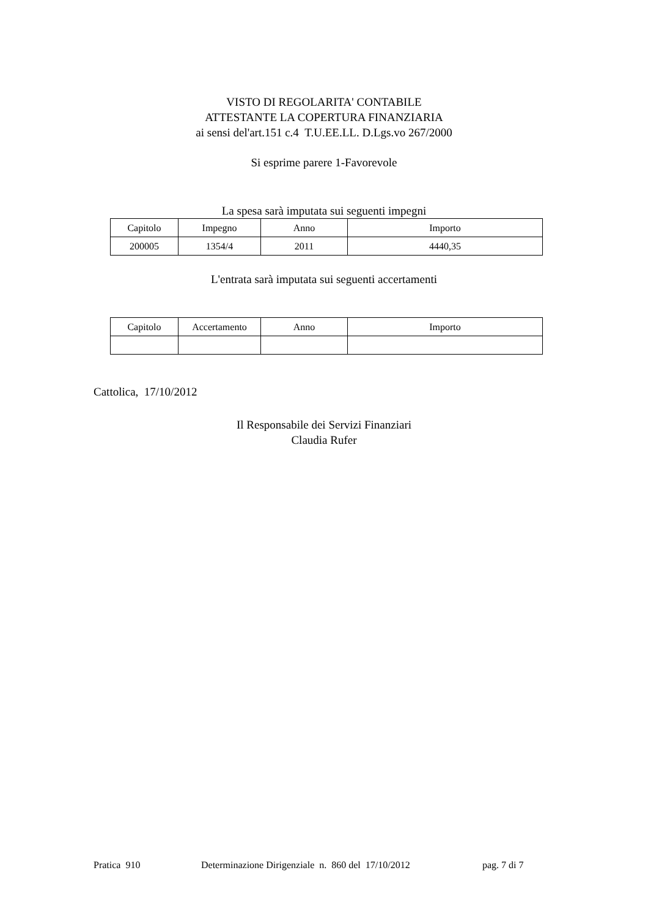VISTO DI REGOLARITA' CONTABILE
ATTESTANTE LA COPERTURA FINANZIARIA
ai sensi del'art.151 c.4 T.U.EE.LL. D.Lgs.vo 267/2000
Si esprime parere 1-Favorevole
La spesa sarà imputata sui seguenti impegni
| Capitolo | Impegno | Anno | Importo |
| --- | --- | --- | --- |
| 200005 | 1354/4 | 2011 | 4440,35 |
L'entrata sarà imputata sui seguenti accertamenti
| Capitolo | Accertamento | Anno | Importo |
| --- | --- | --- | --- |
Cattolica, 17/10/2012
Il Responsabile dei Servizi Finanziari
Claudia Rufer
Pratica 910 Determinazione Dirigenziale n. 860 del 17/10/2012 pag. 7 di 7